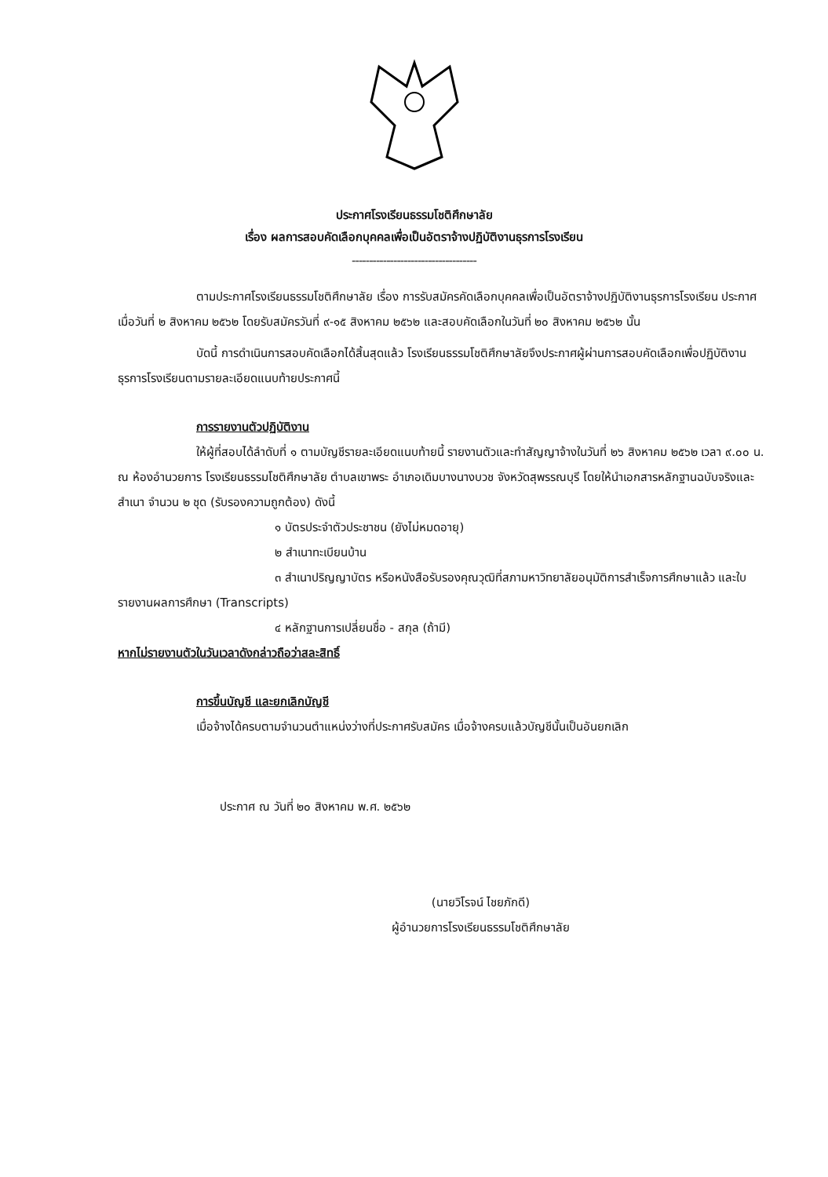ประกาศโรงเรียนธรรมโชติศึกษาลัย
เรื่อง ผลการสอบคัดเลือกบุคคลเพื่อเป็นอัตราจ้างปฏิบัติงานธุรการโรงเรียน
------------------------------------
ตามประกาศโรงเรียนธรรมโชติศึกษาลัย เรื่อง การรับสมัครคัดเลือกบุคคลเพื่อเป็นอัตราจ้างปฏิบัติงานธุรการโรงเรียน ประกาศเมื่อวันที่ ๒ สิงหาคม ๒๕๖๒ โดยรับสมัครวันที่ ๙-๑๕ สิงหาคม ๒๕๖๒ และสอบคัดเลือกในวันที่ ๒๐ สิงหาคม ๒๕๖๒ นั้น
บัดนี้ การดำเนินการสอบคัดเลือกได้สิ้นสุดแล้ว โรงเรียนธรรมโชติศึกษาลัยจึงประกาศผู้ผ่านการสอบคัดเลือกเพื่อปฏิบัติงานธุรการโรงเรียนตามรายละเอียดแนบท้ายประกาศนี้
การรายงานตัวปฏิบัติงาน
ให้ผู้ที่สอบได้ลำดับที่ ๑ ตามบัญชีรายละเอียดแนบท้ายนี้ รายงานตัวและทำสัญญาจ้างในวันที่ ๒๖ สิงหาคม ๒๕๖๒ เวลา ๙.๐๐ น. ณ ห้องอำนวยการ โรงเรียนธรรมโชติศึกษาลัย ตำบลเขาพระ อำเภอเดิมบางนางบวช จังหวัดสุพรรณบุรี โดยให้นำเอกสารหลักฐานฉบับจริงและสำเนา จำนวน ๒ ชุด (รับรองความถูกต้อง) ดังนี้
๑ บัตรประจำตัวประชาชน (ยังไม่หมดอายุ)
๒ สำเนาทะเบียนบ้าน
๓ สำเนาปริญญาบัตร หรือหนังสือรับรองคุณวุฒิที่สภามหาวิทยาลัยอนุมัติการสำเร็จการศึกษาแล้ว และใบรายงานผลการศึกษา (Transcripts)
๔ หลักฐานการเปลี่ยนชื่อ - สกุล (ถ้ามี)
หากไม่รายงานตัวในวันเวลาดังกล่าวถือว่าสละสิทธิ์
การขึ้นบัญชี และยกเลิกบัญชี
เมื่อจ้างได้ครบตามจำนวนตำแหน่งว่างที่ประกาศรับสมัคร เมื่อจ้างครบแล้วบัญชีนั้นเป็นอันยกเลิก
ประกาศ ณ วันที่ ๒๐ สิงหาคม พ.ศ. ๒๕๖๒
(นายวิโรจน์ ไชยภักดี)
ผู้อำนวยการโรงเรียนธรรมโชติศึกษาลัย